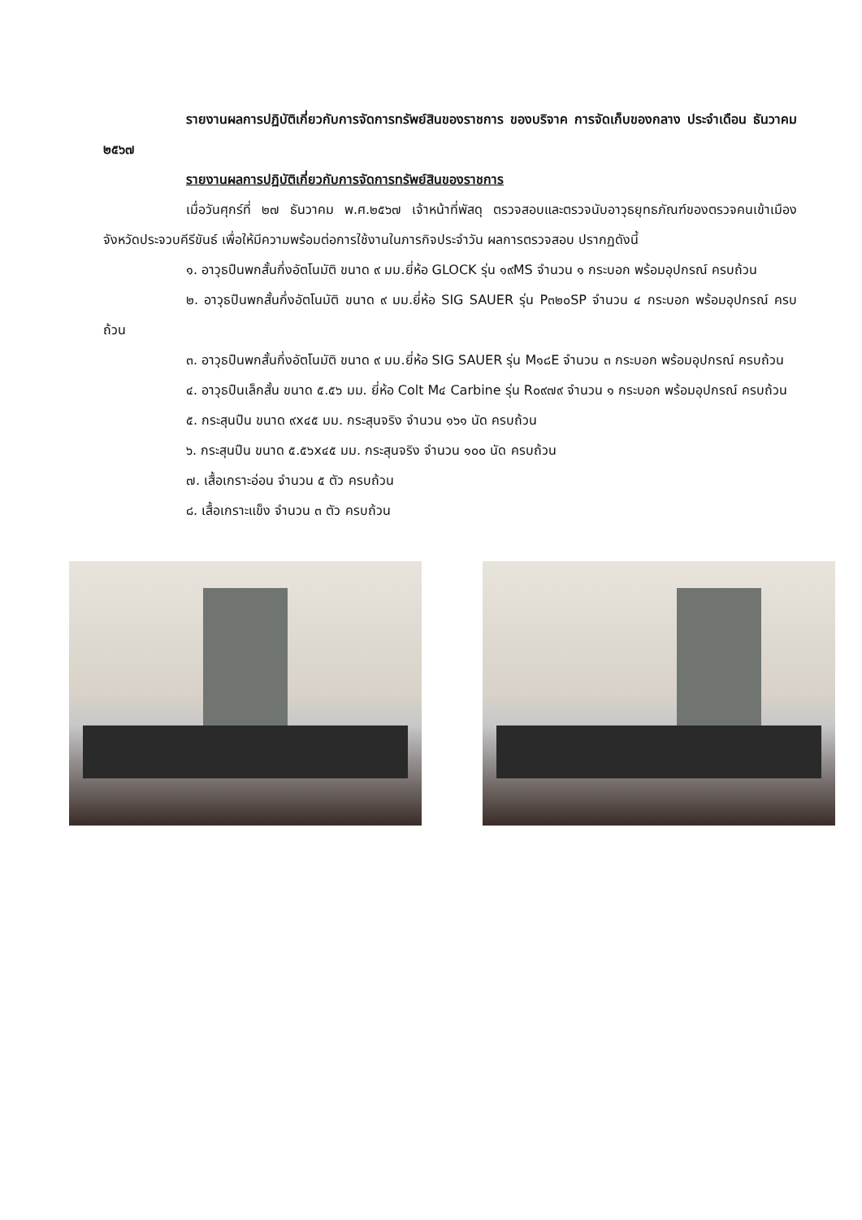รายงานผลการปฏิบัติเกี่ยวกับการจัดการทรัพย์สินของราชการ ของบริจาค การจัดเก็บของกลาง ประจำเดือน ธันวาคม ๒๕๖๗
รายงานผลการปฏิบัติเกี่ยวกับการจัดการทรัพย์สินของราชการ
เมื่อวันศุกร์ที่ ๒๗ ธันวาคม พ.ศ.๒๕๖๗ เจ้าหน้าที่พัสดุ ตรวจสอบและตรวจนับอาวุธยุทธภัณฑ์ของตรวจคนเข้าเมืองจังหวัดประจวบคีรีขันธ์ เพื่อให้มีความพร้อมต่อการใช้งานในภารกิจประจำวัน ผลการตรวจสอบ ปรากฏดังนี้
๑. อาวุธปืนพกสั้นกึ่งอัตโนมัติ ขนาด ๙ มม.ยี่ห้อ GLOCK รุ่น ๑๙MS จำนวน ๑ กระบอก พร้อมอุปกรณ์ ครบถ้วน
๒. อาวุธปืนพกสั้นกึ่งอัตโนมัติ ขนาด ๙ มม.ยี่ห้อ SIG SAUER รุ่น P๓๒๐SP จำนวน ๔ กระบอก พร้อมอุปกรณ์ ครบถ้วน
๓. อาวุธปืนพกสั้นกึ่งอัตโนมัติ ขนาด ๙ มม.ยี่ห้อ SIG SAUER รุ่น M๑๘E จำนวน ๓ กระบอก พร้อมอุปกรณ์ ครบถ้วน
๔. อาวุธปืนเล็กสั้น ขนาด ๕.๕๖ มม. ยี่ห้อ Colt M๔ Carbine รุ่น R๐๙๗๙ จำนวน ๑ กระบอก พร้อมอุปกรณ์ ครบถ้วน
๕. กระสุนปืน ขนาด ๙x๔๕ มม. กระสุนจริง จำนวน ๑๖๑ นัด ครบถ้วน
๖. กระสุนปืน ขนาด ๕.๕๖x๔๕ มม. กระสุนจริง จำนวน ๑๐๐ นัด ครบถ้วน
๗. เสื้อเกราะอ่อน จำนวน ๕ ตัว ครบถ้วน
๘. เสื้อเกราะแข็ง จำนวน ๓ ตัว ครบถ้วน